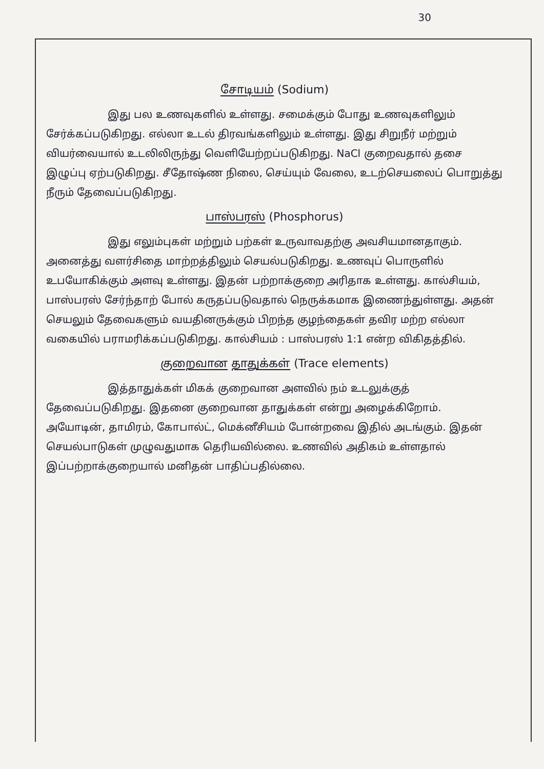30
சோடியம் (Sodium)
இது பல உணவுகளில் உள்ளது. சமைக்கும் போது உணவுகளிலும் சேர்க்கப்படுகிறது. எல்லா உடல் திரவங்களிலும் உள்ளது. இது சிறுநீர் மற்றும் வியர்வையால் உடலிலிருந்து வெளியேற்றப்படுகிறது. NaCl குறைவதால் தசை இழுப்பு ஏற்படுகிறது. சீதோஷ்ண நிலை, செய்யும் வேலை, உடற்செயலைப் பொறுத்து நீரும் தேவைப்படுகிறது.
பாஸ்பரஸ் (Phosphorus)
இது எலும்புகள் மற்றும் பற்கள் உருவாவதற்கு அவசியமானதாகும். அனைத்து வளர்சிதை மாற்றத்திலும் செயல்படுகிறது. உணவுப் பொருளில் உபயோகிக்கும் அளவு உள்ளது. இதன் பற்றாக்குறை அரிதாக உள்ளது. கால்சியம், பாஸ்பரஸ் சேர்ந்தாற் போல் கருதப்படுவதால் நெருக்கமாக இணைந்துள்ளது. அதன் செயலும் தேவைகளும் வயதினருக்கும் பிறந்த குழந்தைகள் தவிர மற்ற எல்லா வகையில் பராமரிக்கப்படுகிறது. கால்சியம் : பாஸ்பரஸ் 1:1 என்ற விகிதத்தில்.
குறைவான தாதுக்கள் (Trace elements)
இத்தாதுக்கள் மிகக் குறைவான அளவில் நம் உடலுக்குத் தேவைப்படுகிறது. இதனை குறைவான தாதுக்கள் என்று அழைக்கிறோம். அயோடின், தாமிரம், கோபால்ட், மெக்னீசியம் போன்றவை இதில் அடங்கும். இதன் செயல்பாடுகள் முழுவதுமாக தெரியவில்லை. உணவில் அதிகம் உள்ளதால் இப்பற்றாக்குறையால் மனிதன் பாதிப்பதில்லை.